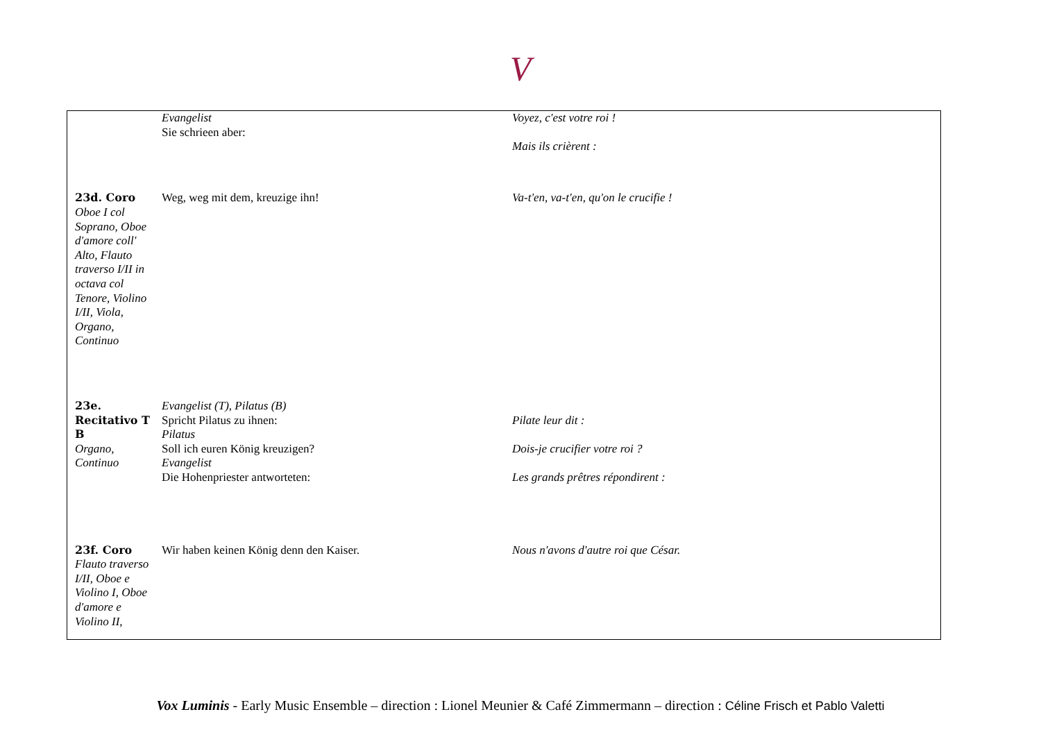V
| | Evangelist Sie schrieen aber: | Voyez, c'est votre roi ! Mais ils crièrent : |
| 23d. Coro Oboe I col Soprano, Oboe d'amore coll' Alto, Flauto traverso I/II in octava col Tenore, Violino I/II, Viola, Organo, Continuo | Weg, weg mit dem, kreuzige ihn! | Va-t'en, va-t'en, qu'on le crucifie ! |
| 23e. Recitativo T B Organo, Continuo | Evangelist (T), Pilatus (B) Spricht Pilatus zu ihnen: Pilatus Soll ich euren König kreuzigen? Evangelist Die Hohenpriester antworteten: | Pilate leur dit : Dois-je crucifier votre roi ? Les grands prêtres répondirent : |
| 23f. Coro Flauto traverso I/II, Oboe e Violino I, Oboe d'amore e Violino II, | Wir haben keinen König denn den Kaiser. | Nous n'avons d'autre roi que César. |
Vox Luminis - Early Music Ensemble – direction : Lionel Meunier & Café Zimmermann – direction : Céline Frisch et Pablo Valetti